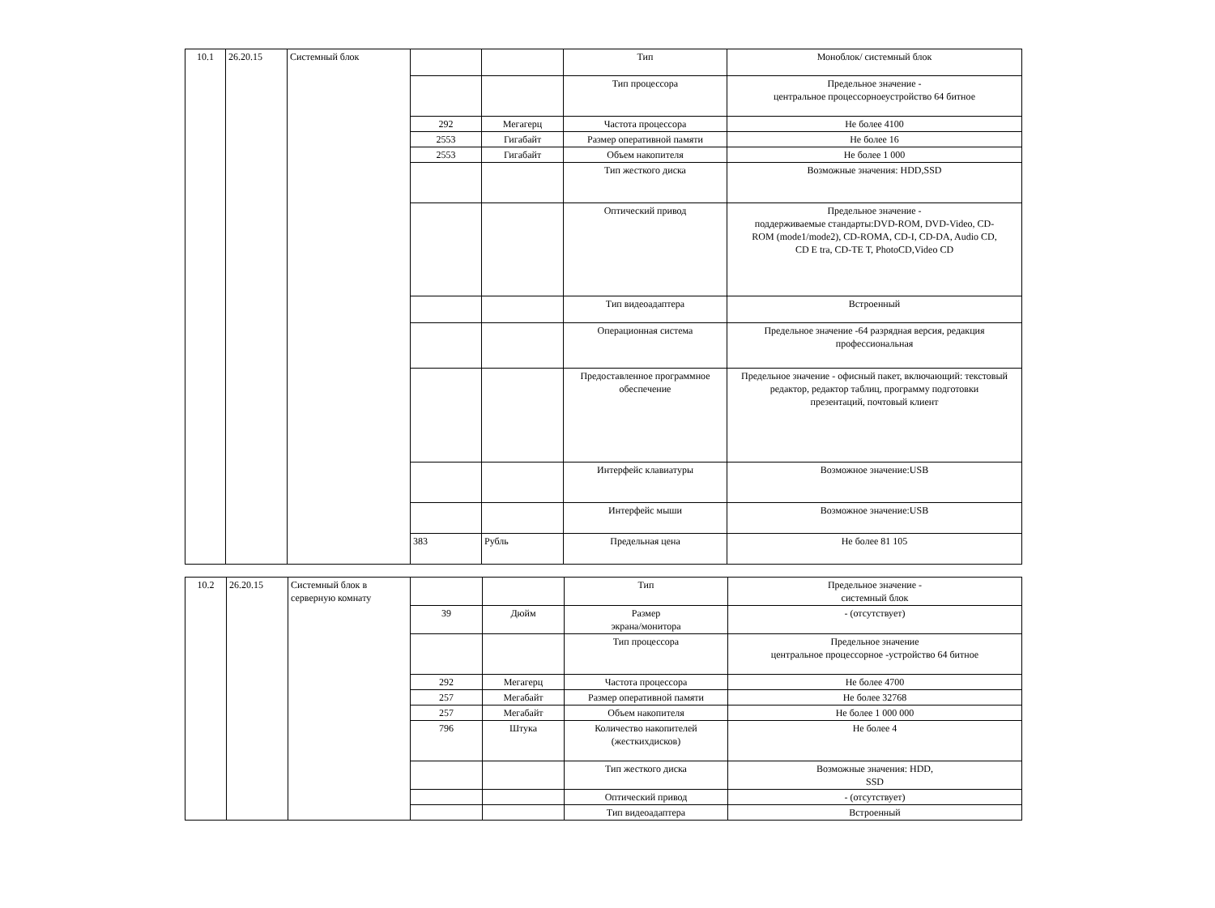| 10.1 | 26.20.15 | Системный блок | | | Тип | Моноблок/ системный блок |
| | | | | | Тип процессора | Предельное значение - центральное процессорноеустройство 64 битное |
| | | | 292 | Мегагерц | Частота процессора | Не более 4100 |
| | | | 2553 | Гигабайт | Размер оперативной памяти | Не более 16 |
| | | | 2553 | Гигабайт | Объем накопителя | Не более 1 000 |
| | | | | | Тип жесткого диска | Возможные значения: HDD,SSD |
| | | | | | Оптический привод | Предельное значение - поддерживаемые стандарты:DVD-ROM, DVD-Video, CD- ROM (mode1/mode2), CD-ROMA, CD-I, CD-DA, Audio CD, CD E tra, CD-TE T, PhotoCD,Video CD |
| | | | | | Тип видеоадаптера | Встроенный |
| | | | | | Операционная система | Предельное значение -64 разрядная версия, редакция профессиональная |
| | | | | | Предоставленное программное обеспечение | Предельное значение - офисный пакет, включающий: текстовый редактор, редактор таблиц, программу подготовки презентаций, почтовый клиент |
| | | | | | Интерфейс клавиатуры | Возможное значение:USB |
| | | | | | Интерфейс мыши | Возможное значение:USB |
| | | | 383 | Рубль | Предельная цена | Не более 81 105 |
| 10.2 | 26.20.15 | Системный блок в серверную комнату | | | Тип | Предельное значение - системный блок |
| | | | 39 | Дюйм | Размер экрана/монитора | - (отсутствует) |
| | | | | | Тип процессора | Предельное значение центральное процессорное -устройство 64 битное |
| | | | 292 | Мегагерц | Частота процессора | Не более 4700 |
| | | | 257 | Мегабайт | Размер оперативной памяти | Не более 32768 |
| | | | 257 | Мегабайт | Объем накопителя | Не более 1 000 000 |
| | | | 796 | Штука | Количество накопителей (жесткихдисков) | Не более 4 |
| | | | | | Тип жесткого диска | Возможные значения: HDD, SSD |
| | | | | | Оптический привод | - (отсутствует) |
| | | | | | Тип видеоадаптера | Встроенный |